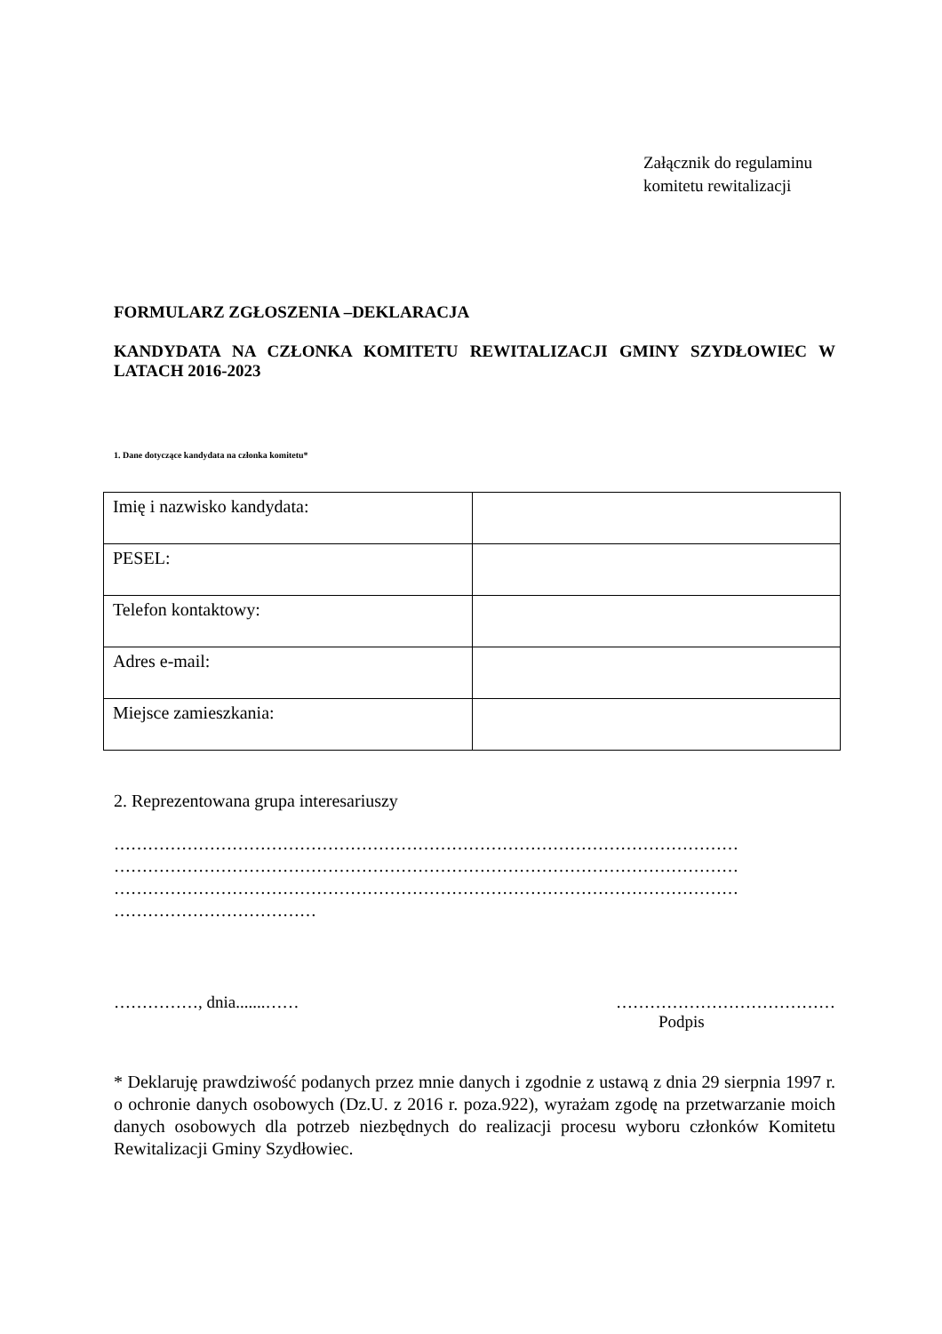Załącznik do regulaminu
komitetu rewitalizacji
FORMULARZ ZGŁOSZENIA –DEKLARACJA
KANDYDATA NA CZŁONKA KOMITETU REWITALIZACJI GMINY SZYDŁOWIEC W LATACH 2016-2023
1. Dane dotyczące kandydata na członka komitetu*
| Imię i nazwisko kandydata: | |
| PESEL: | |
| Telefon kontaktowy: | |
| Adres e-mail: | |
| Miejsce zamieszkania: | |
2. Reprezentowana grupa interesariuszy
…………………………………………………………………………………………………
…………………………………………………………………………………………………
…………………………………………………………………………………………………
………………………………
……………, dnia.......…… …………………………………
Podpis
* Deklaruję prawdziwość podanych przez mnie danych i zgodnie z ustawą z dnia 29 sierpnia 1997 r. o ochronie danych osobowych (Dz.U. z 2016 r. poza.922), wyrażam zgodę na przetwarzanie moich danych osobowych dla potrzeb niezbędnych do realizacji procesu wyboru członków Komitetu Rewitalizacji Gminy Szydłowiec.